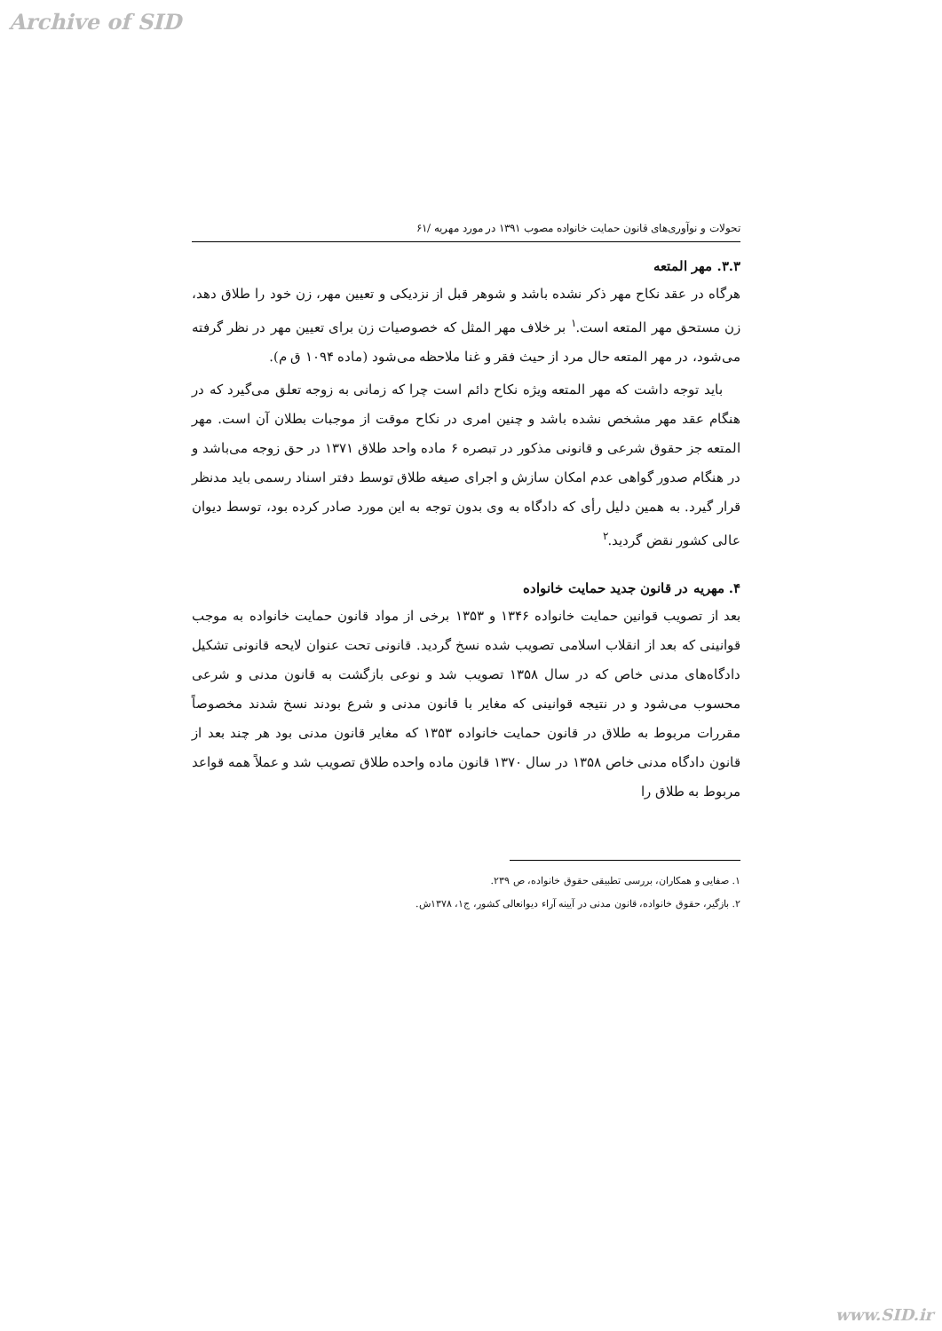Archive of SID
تحولات و نوآوری‌های قانون حمایت خانواده مصوب ۱۳۹۱ در مورد مهریه /۶۱
۳.۳. مهر المتعه
هرگاه در عقد نکاح مهر ذکر نشده باشد و شوهر قبل از نزدیکی و تعیین مهر، زن خود را طلاق دهد، زن مستحق مهر المتعه است.<sup>۱</sup> بر خلاف مهر المثل که خصوصیات زن برای تعیین مهر در نظر گرفته می‌شود، در مهر المتعه حال مرد از حیث فقر و غنا ملاحظه می‌شود (ماده ۱۰۹۴ ق م).
باید توجه داشت که مهر المتعه ویژه نکاح دائم است چرا که زمانی به زوجه تعلق می‌گیرد که در هنگام عقد مهر مشخص نشده باشد و چنین امری در نکاح موقت از موجبات بطلان آن است. مهر المتعه جز حقوق شرعی و قانونی مذکور در تبصره ۶ ماده واحد طلاق ۱۳۷۱ در حق زوجه می‌باشد و در هنگام صدور گواهی عدم امکان سازش و اجرای صیغه طلاق توسط دفتر اسناد رسمی باید مدنظر قرار گیرد. به همین دلیل رأی که دادگاه به وی بدون توجه به این مورد صادر کرده بود، توسط دیوان عالی کشور نقض گردید.<sup>۲</sup>
۴. مهریه در قانون جدید حمایت خانواده
بعد از تصویب قوانین حمایت خانواده ۱۳۴۶ و ۱۳۵۳ برخی از مواد قانون حمایت خانواده به موجب قوانینی که بعد از انقلاب اسلامی تصویب شده نسخ گردید. قانونی تحت عنوان لایحه قانونی تشکیل دادگاه‌های مدنی خاص که در سال ۱۳۵۸ تصویب شد و نوعی بازگشت به قانون مدنی و شرعی محسوب می‌شود و در نتیجه قوانینی که مغایر با قانون مدنی و شرع بودند نسخ شدند مخصوصاً مقررات مربوط به طلاق در قانون حمایت خانواده ۱۳۵۳ که مغایر قانون مدنی بود هر چند بعد از قانون دادگاه مدنی خاص ۱۳۵۸ در سال ۱۳۷۰ قانون ماده واحده طلاق تصویب شد و عملاً همه قواعد مربوط به طلاق را
۱. صفایی و همکاران، بررسی تطبیقی حقوق خانواده، ص ۲۳۹.
۲. بازگیر، حقوق خانواده، قانون مدنی در آیینه آراء دیوانعالی کشور، ج۱، ۱۳۷۸ش.
www.SID.ir